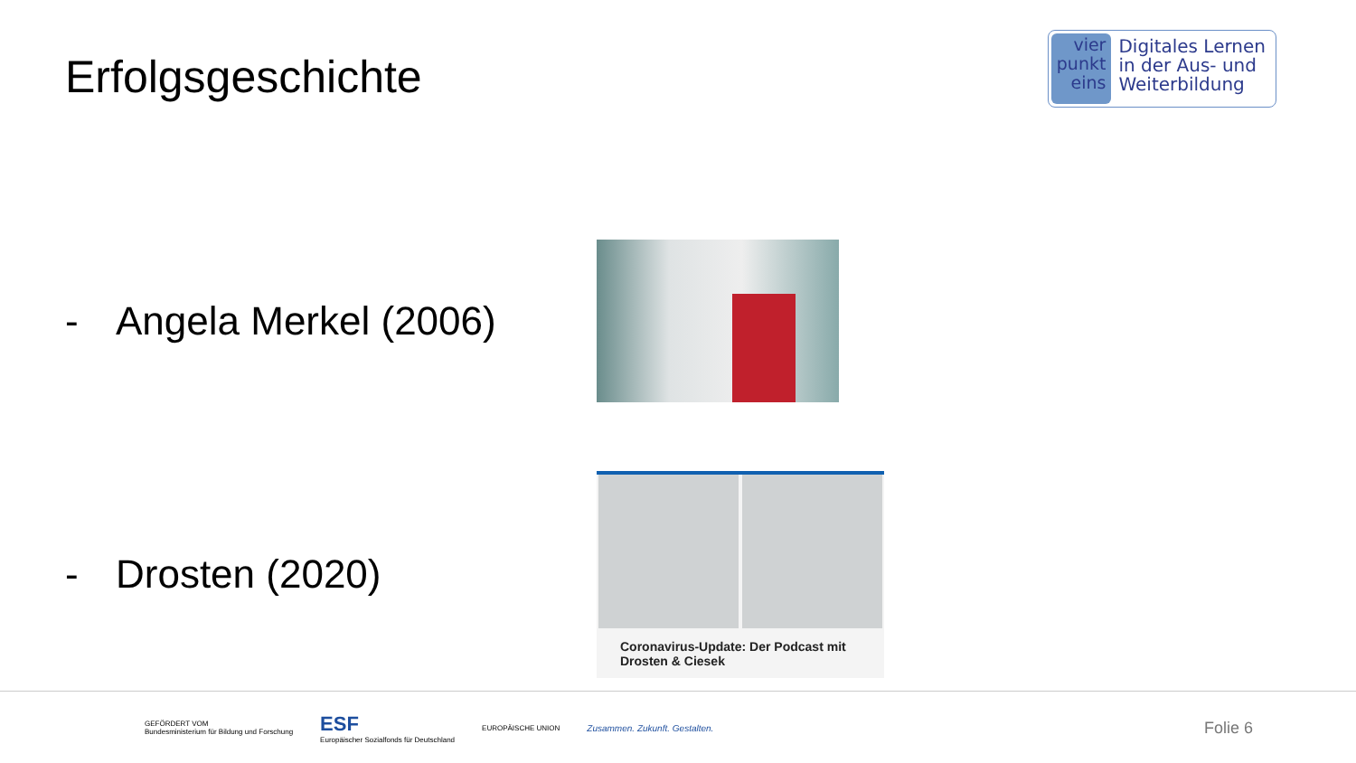Erfolgsgeschichte
vier
punkt
eins
Digitales Lernen
in der Aus- und
Weiterbildung
- Angela Merkel (2006)
- Drosten (2020)
Coronavirus-Update: Der Podcast mit Drosten & Ciesek
GEFÖRDERT VOM
Bundesministerium für Bildung und Forschung
ESF
Europäischer Sozialfonds für Deutschland
EUROPÄISCHE UNION
Zusammen. Zukunft. Gestalten.
Folie 6